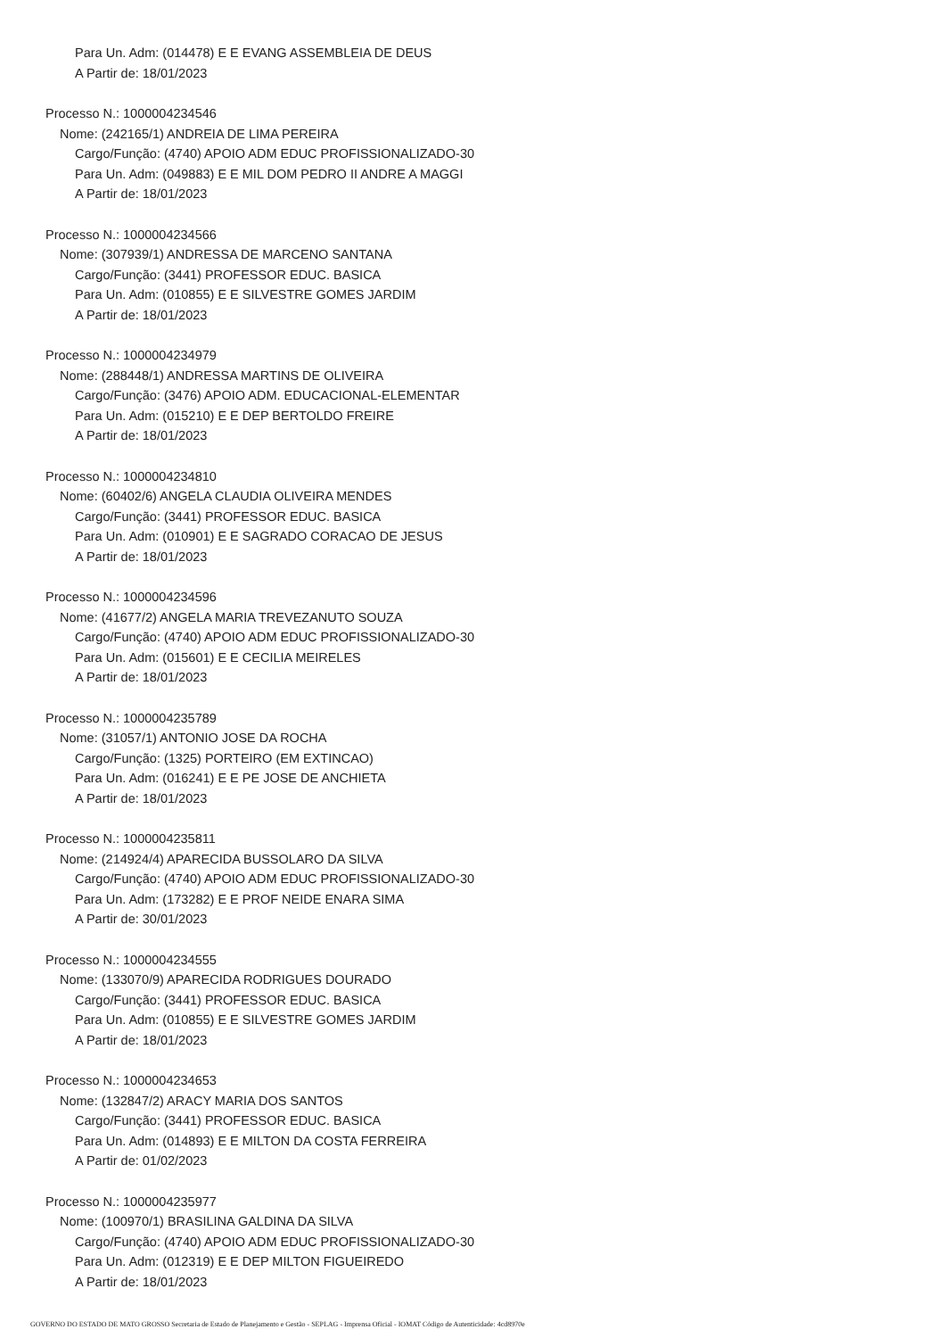Para Un. Adm: (014478) E E EVANG ASSEMBLEIA DE DEUS
A Partir de: 18/01/2023
Processo N.: 1000004234546
Nome: (242165/1) ANDREIA DE LIMA PEREIRA
Cargo/Função: (4740) APOIO ADM EDUC PROFISSIONALIZADO-30
Para Un. Adm: (049883) E E MIL DOM PEDRO II ANDRE A MAGGI
A Partir de: 18/01/2023
Processo N.: 1000004234566
Nome: (307939/1) ANDRESSA DE MARCENO SANTANA
Cargo/Função: (3441) PROFESSOR EDUC. BASICA
Para Un. Adm: (010855) E E SILVESTRE GOMES JARDIM
A Partir de: 18/01/2023
Processo N.: 1000004234979
Nome: (288448/1) ANDRESSA MARTINS DE OLIVEIRA
Cargo/Função: (3476) APOIO ADM. EDUCACIONAL-ELEMENTAR
Para Un. Adm: (015210) E E DEP BERTOLDO FREIRE
A Partir de: 18/01/2023
Processo N.: 1000004234810
Nome: (60402/6) ANGELA CLAUDIA OLIVEIRA MENDES
Cargo/Função: (3441) PROFESSOR EDUC. BASICA
Para Un. Adm: (010901) E E SAGRADO CORACAO DE JESUS
A Partir de: 18/01/2023
Processo N.: 1000004234596
Nome: (41677/2) ANGELA MARIA TREVEZANUTO SOUZA
Cargo/Função: (4740) APOIO ADM EDUC PROFISSIONALIZADO-30
Para Un. Adm: (015601) E E CECILIA MEIRELES
A Partir de: 18/01/2023
Processo N.: 1000004235789
Nome: (31057/1) ANTONIO JOSE DA ROCHA
Cargo/Função: (1325) PORTEIRO (EM EXTINCAO)
Para Un. Adm: (016241) E E PE JOSE DE ANCHIETA
A Partir de: 18/01/2023
Processo N.: 1000004235811
Nome: (214924/4) APARECIDA BUSSOLARO DA SILVA
Cargo/Função: (4740) APOIO ADM EDUC PROFISSIONALIZADO-30
Para Un. Adm: (173282) E E PROF NEIDE ENARA SIMA
A Partir de: 30/01/2023
Processo N.: 1000004234555
Nome: (133070/9) APARECIDA RODRIGUES DOURADO
Cargo/Função: (3441) PROFESSOR EDUC. BASICA
Para Un. Adm: (010855) E E SILVESTRE GOMES JARDIM
A Partir de: 18/01/2023
Processo N.: 1000004234653
Nome: (132847/2) ARACY MARIA DOS SANTOS
Cargo/Função: (3441) PROFESSOR EDUC. BASICA
Para Un. Adm: (014893) E E MILTON DA COSTA FERREIRA
A Partir de: 01/02/2023
Processo N.: 1000004235977
Nome: (100970/1) BRASILINA GALDINA DA SILVA
Cargo/Função: (4740) APOIO ADM EDUC PROFISSIONALIZADO-30
Para Un. Adm: (012319) E E DEP MILTON FIGUEIREDO
A Partir de: 18/01/2023
GOVERNO DO ESTADO DE MATO GROSSO Secretaria de Estado de Planejamento e Gestão - SEPLAG - Imprensa Oficial - IOMAT Código de Autenticidade: 4cd8970e